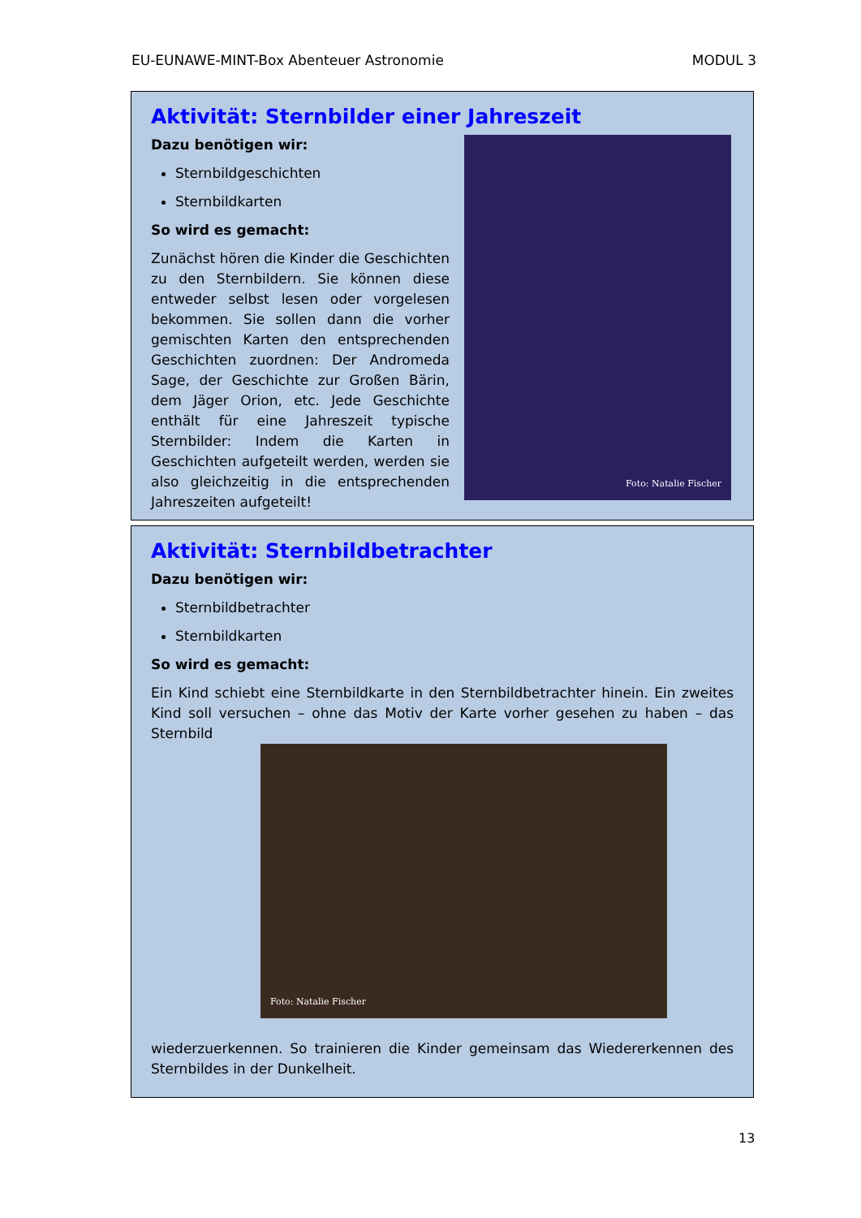EU-EUNAWE-MINT-Box Abenteuer Astronomie MODUL 3
Aktivität: Sternbilder einer Jahreszeit
Dazu benötigen wir:
Sternbildgeschichten
Sternbildkarten
So wird es gemacht:
Zunächst hören die Kinder die Geschichten zu den Sternbildern. Sie können diese entweder selbst lesen oder vorgelesen bekommen. Sie sollen dann die vorher gemischten Karten den entsprechenden Geschichten zuordnen: Der Andromeda Sage, der Geschichte zur Großen Bärin, dem Jäger Orion, etc. Jede Geschichte enthält für eine Jahreszeit typische Sternbilder: Indem die Karten in Geschichten aufgeteilt werden, werden sie also gleichzeitig in die entsprechenden Jahreszeiten aufgeteilt!
Foto: Natalie Fischer
Aktivität: Sternbildbetrachter
Dazu benötigen wir:
Sternbildbetrachter
Sternbildkarten
So wird es gemacht:
Ein Kind schiebt eine Sternbildkarte in den Sternbildbetrachter hinein. Ein zweites Kind soll versuchen – ohne das Motiv der Karte vorher gesehen zu haben – das Sternbild
Foto: Natalie Fischer
wiederzuerkennen. So trainieren die Kinder gemeinsam das Wiedererkennen des Sternbildes in der Dunkelheit.
13